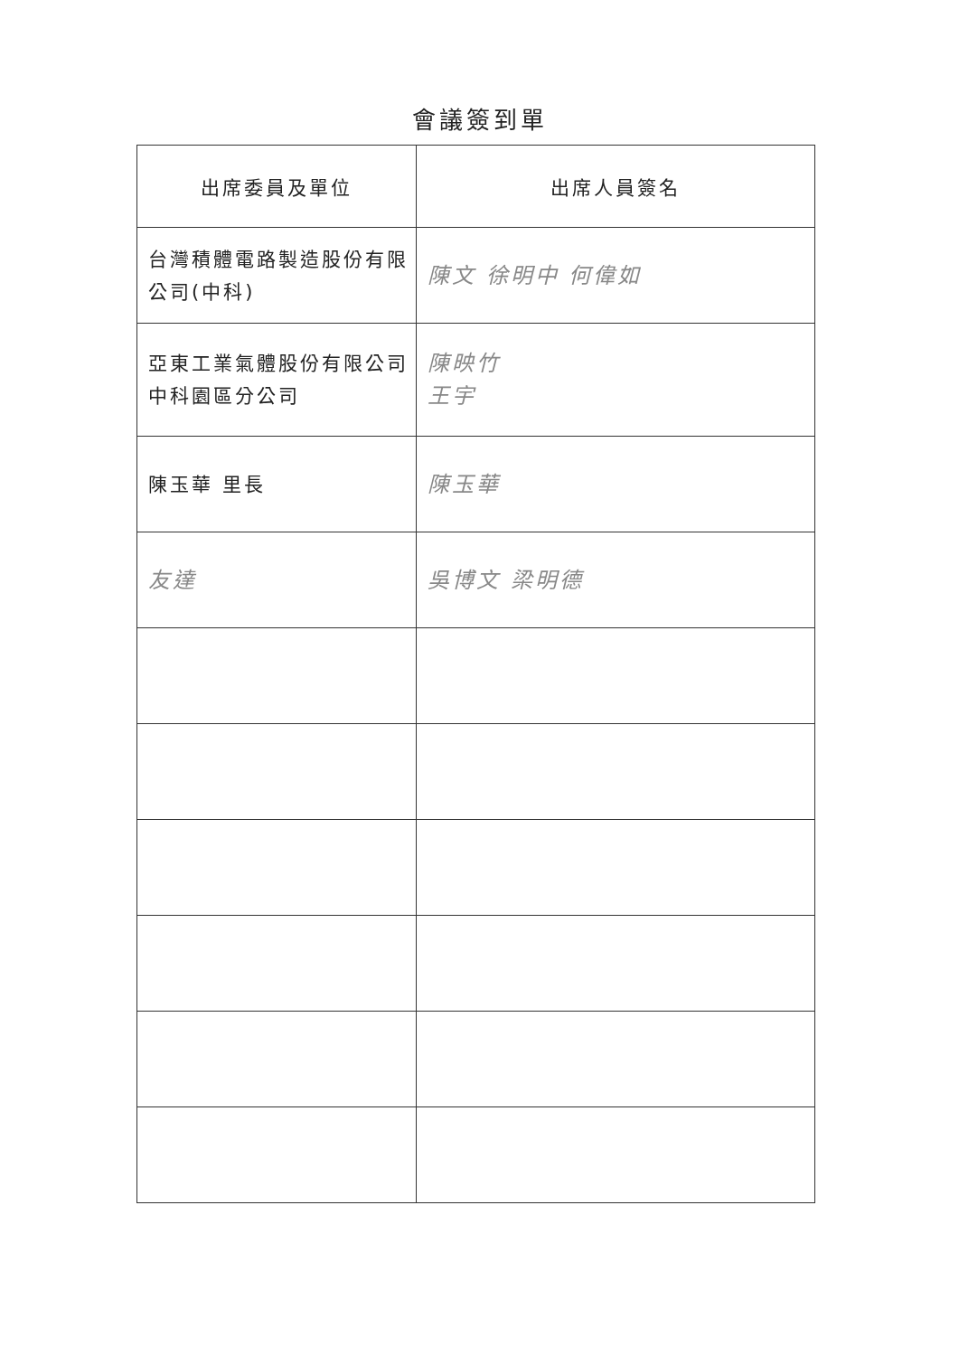會議簽到單
| 出席委員及單位 | 出席人員簽名 |
| --- | --- |
| 台灣積體電路製造股份有限公司(中科) | 陳文 徐明中 何偉如 |
| 亞東工業氣體股份有限公司中科園區分公司 | 陳映竹 王宇 |
| 陳玉華 里長 | 陳玉華 |
| 友達 | 吳博文 梁明德 |